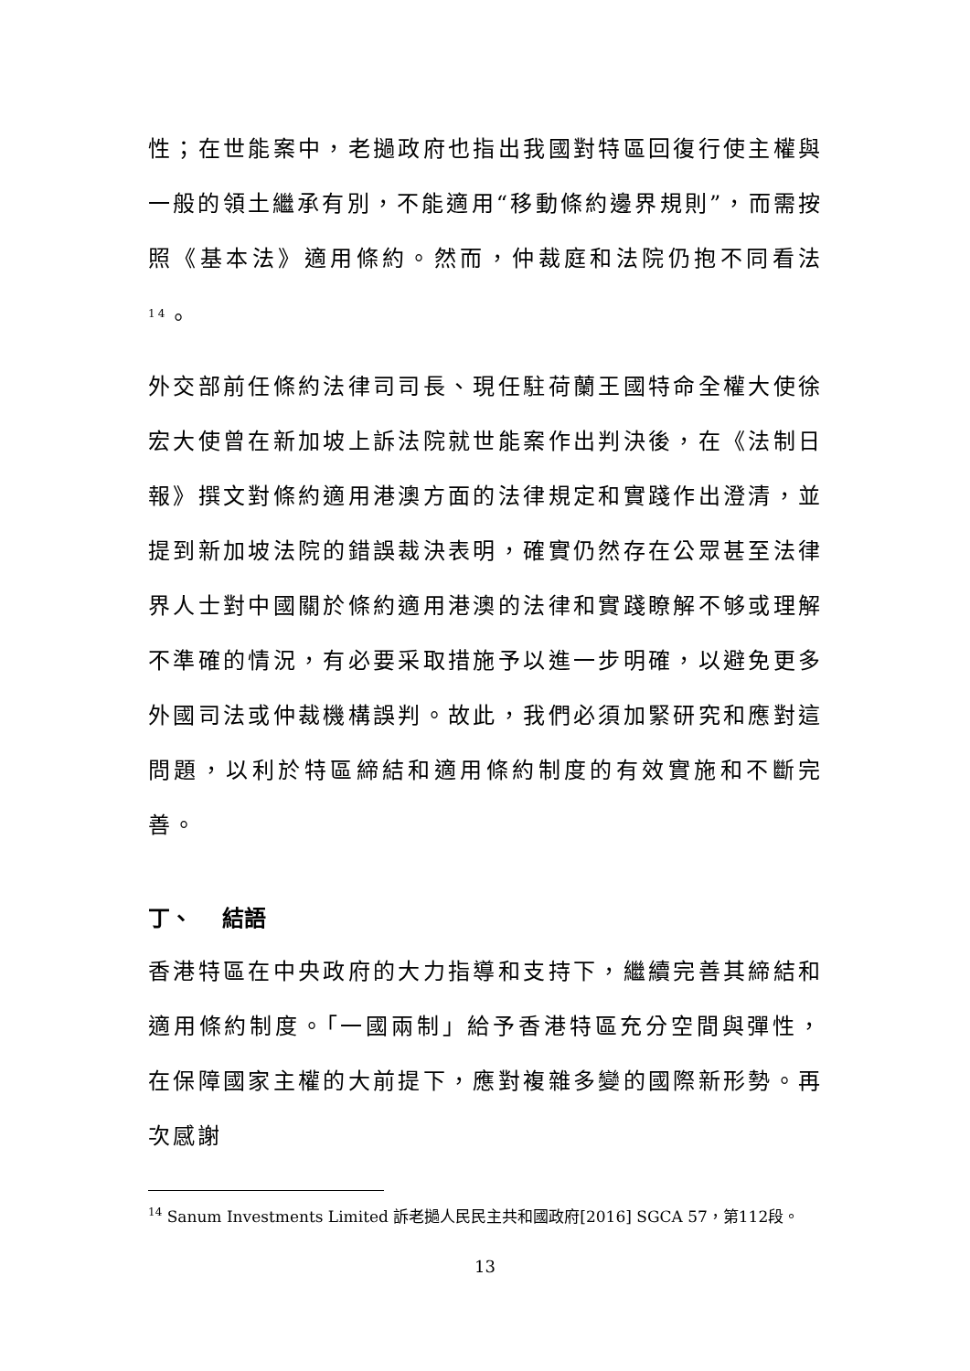性；在世能案中，老撾政府也指出我國對特區回復行使主權與一般的領土繼承有別，不能適用“移動條約邊界規則”，而需按照《基本法》適用條約。然而，仲裁庭和法院仍抱不同看法<sup>14</sup>。
外交部前任條約法律司司長、現任駐荷蘭王國特命全權大使徐宏大使曾在新加坡上訴法院就世能案作出判決後，在《法制日報》撰文對條約適用港澳方面的法律規定和實踐作出澄清，並提到新加坡法院的錯誤裁決表明，確實仍然存在公眾甚至法律界人士對中國關於條約適用港澳的法律和實踐瞭解不够或理解不準確的情況，有必要采取措施予以進一步明確，以避免更多外國司法或仲裁機構誤判。故此，我們必須加緊研究和應對這問題，以利於特區締結和適用條約制度的有效實施和不斷完善。
丁、 結語
香港特區在中央政府的大力指導和支持下，繼續完善其締結和適用條約制度。「一國兩制」給予香港特區充分空間與彈性，在保障國家主權的大前提下，應對複雜多變的國際新形勢。再次感謝
<sup>14</sup> Sanum Investments Limited 訴老撾人民民主共和國政府[2016] SGCA 57，第112段。
13